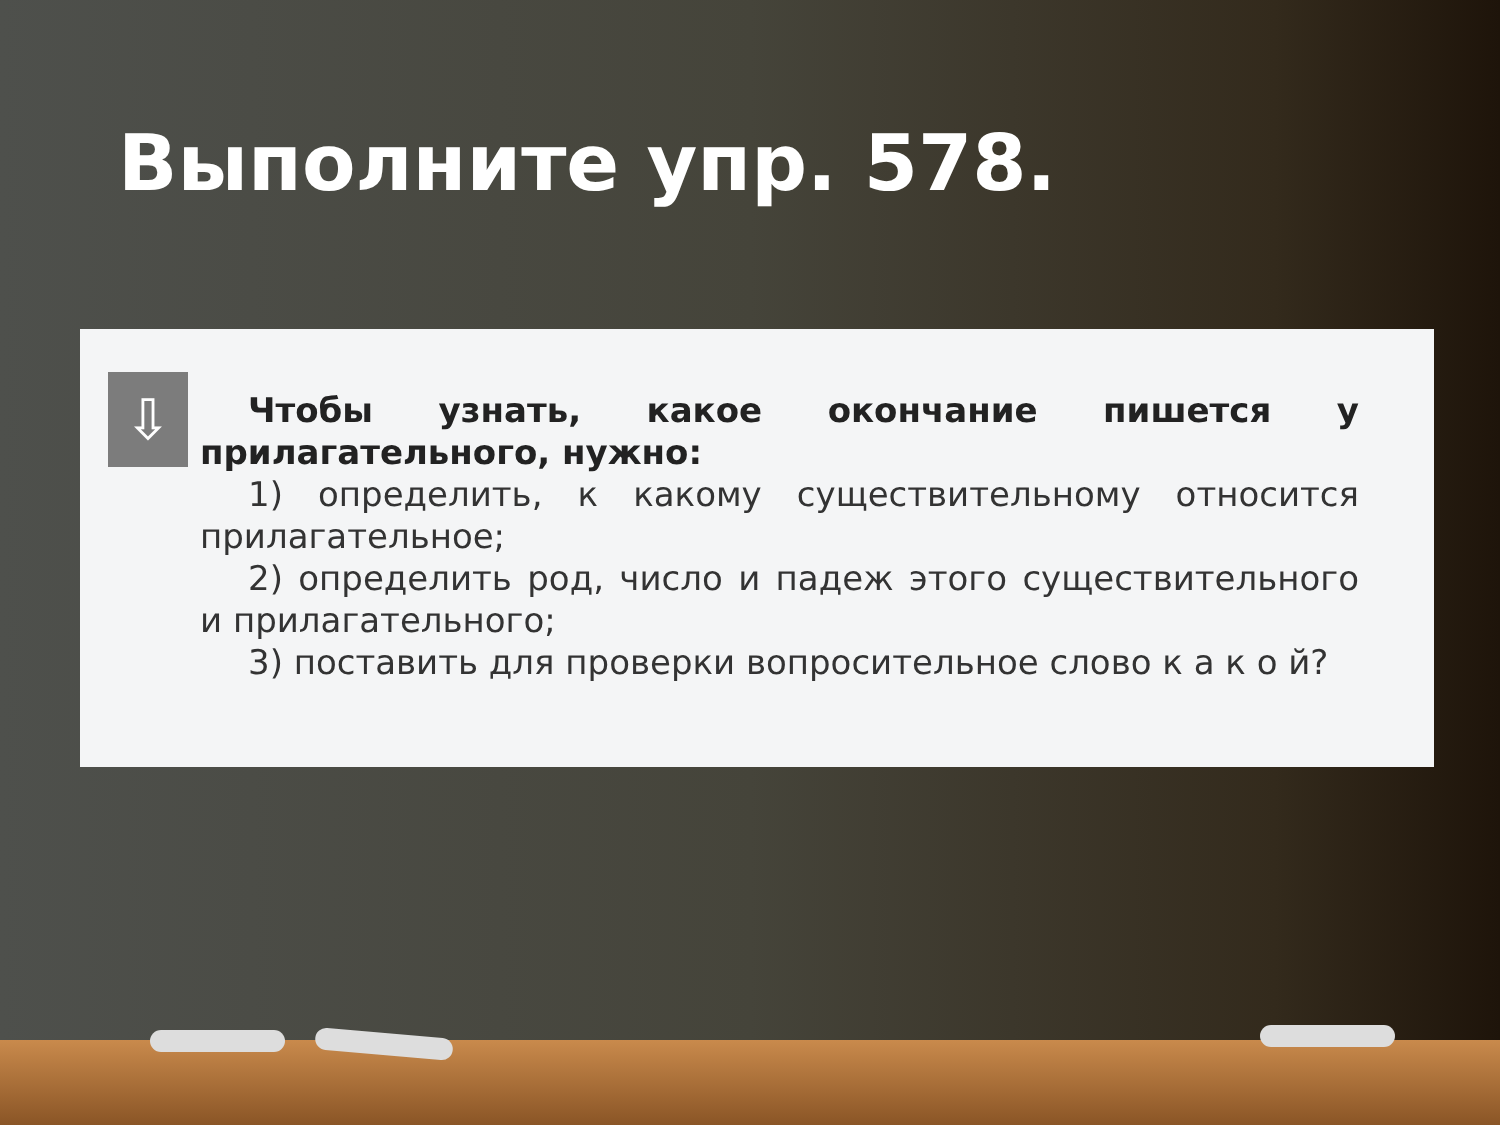Выполните упр. 578.
⇩
Чтобы узнать, какое окончание пишется у прилагательного, нужно:
1) определить, к какому существительному относится прилагательное;
2) определить род, число и падеж этого существительного и прилагательного;
3) поставить для проверки вопросительное слово к а к о й?